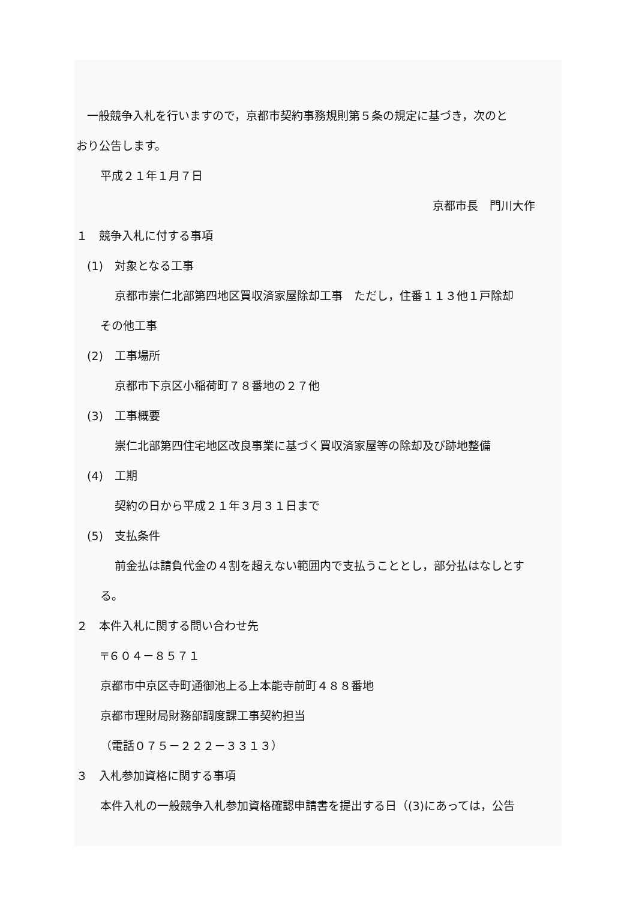一般競争入札を行いますので，京都市契約事務規則第５条の規定に基づき，次のと
おり公告します。
平成２１年１月７日
京都市長　門川大作
１　競争入札に付する事項
(1)　対象となる工事
京都市崇仁北部第四地区買収済家屋除却工事　ただし，住番１１３他１戸除却
その他工事
(2)　工事場所
京都市下京区小稲荷町７８番地の２７他
(3)　工事概要
崇仁北部第四住宅地区改良事業に基づく買収済家屋等の除却及び跡地整備
(4)　工期
契約の日から平成２１年３月３１日まで
(5)　支払条件
前金払は請負代金の４割を超えない範囲内で支払うこととし，部分払はなしとす
る。
２　本件入札に関する問い合わせ先
〒６０４－８５７１
京都市中京区寺町通御池上る上本能寺前町４８８番地
京都市理財局財務部調度課工事契約担当
（電話０７５－２２２－３３１３）
３　入札参加資格に関する事項
本件入札の一般競争入札参加資格確認申請書を提出する日（(3)にあっては，公告